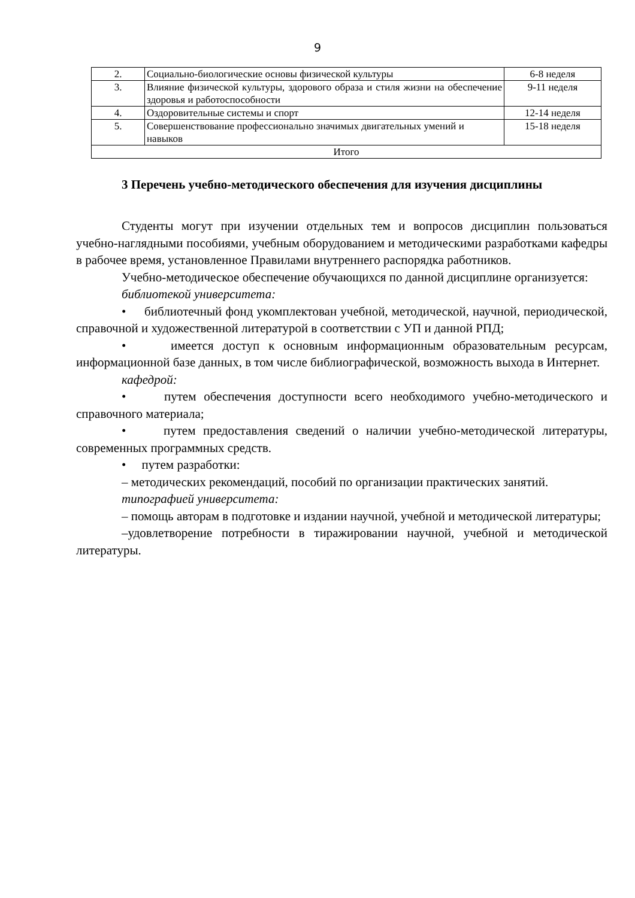9
| 2. | Социально-биологические основы физической культуры | 6-8 неделя |
| 3. | Влияние физической культуры, здорового образа и стиля жизни на обеспечение здоровья и работоспособности | 9-11 неделя |
| 4. | Оздоровительные системы и спорт | 12-14 неделя |
| 5. | Совершенствование профессионально значимых двигательных умений и навыков | 15-18 неделя |
| Итого | | |
3 Перечень учебно-методического обеспечения для изучения дисциплины
Студенты могут при изучении отдельных тем и вопросов дисциплин пользоваться учебно-наглядными пособиями, учебным оборудованием и методическими разработками кафедры в рабочее время, установленное Правилами внутреннего распорядка работников.
Учебно-методическое обеспечение обучающихся по данной дисциплине организуется:
библиотекой университета:
• библиотечный фонд укомплектован учебной, методической, научной, периодической, справочной и художественной литературой в соответствии с УП и данной РПД;
• имеется доступ к основным информационным образовательным ресурсам, информационной базе данных, в том числе библиографической, возможность выхода в Интернет.
кафедрой:
• путем обеспечения доступности всего необходимого учебно-методического и справочного материала;
• путем предоставления сведений о наличии учебно-методической литературы, современных программных средств.
• путем разработки:
– методических рекомендаций, пособий по организации практических занятий.
типографией университета:
– помощь авторам в подготовке и издании научной, учебной и методической литературы;
–удовлетворение потребности в тиражировании научной, учебной и методической литературы.